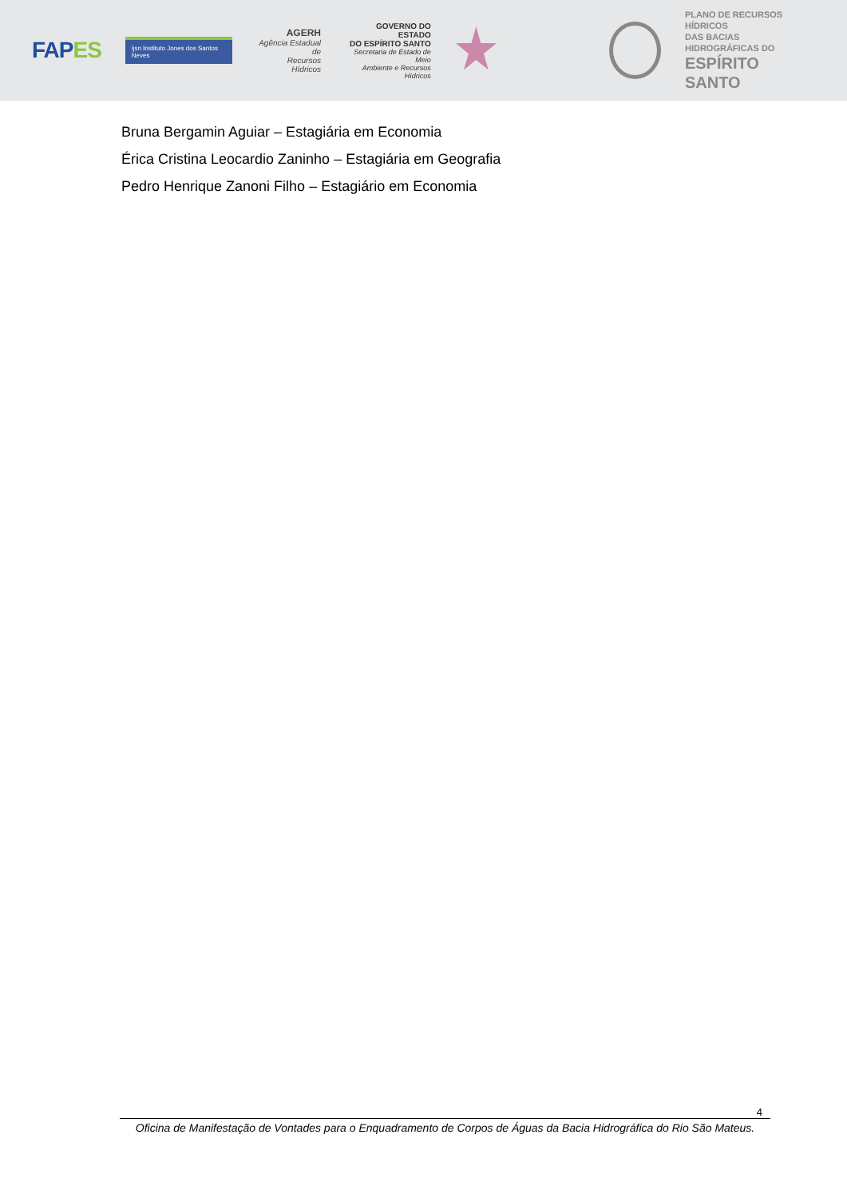FAPES
ijsn Instituto Jones dos Santos Neves
AGERH
Agência Estadual de
Recursos Hídricos
GOVERNO DO ESTADO
DO ESPÍRITO SANTO
Secretaria de Estado de Meio
Ambiente e Recursos Hídricos
PLANO DE RECURSOS HÍDRICOS
DAS BACIAS HIDROGRÁFICAS DO
ESPÍRITO SANTO
Bruna Bergamin Aguiar – Estagiária em Economia
Érica Cristina Leocardio Zaninho – Estagiária em Geografia
Pedro Henrique Zanoni Filho – Estagiário em Economia
4
Oficina de Manifestação de Vontades para o Enquadramento de Corpos de Águas da Bacia Hidrográfica do Rio São Mateus.